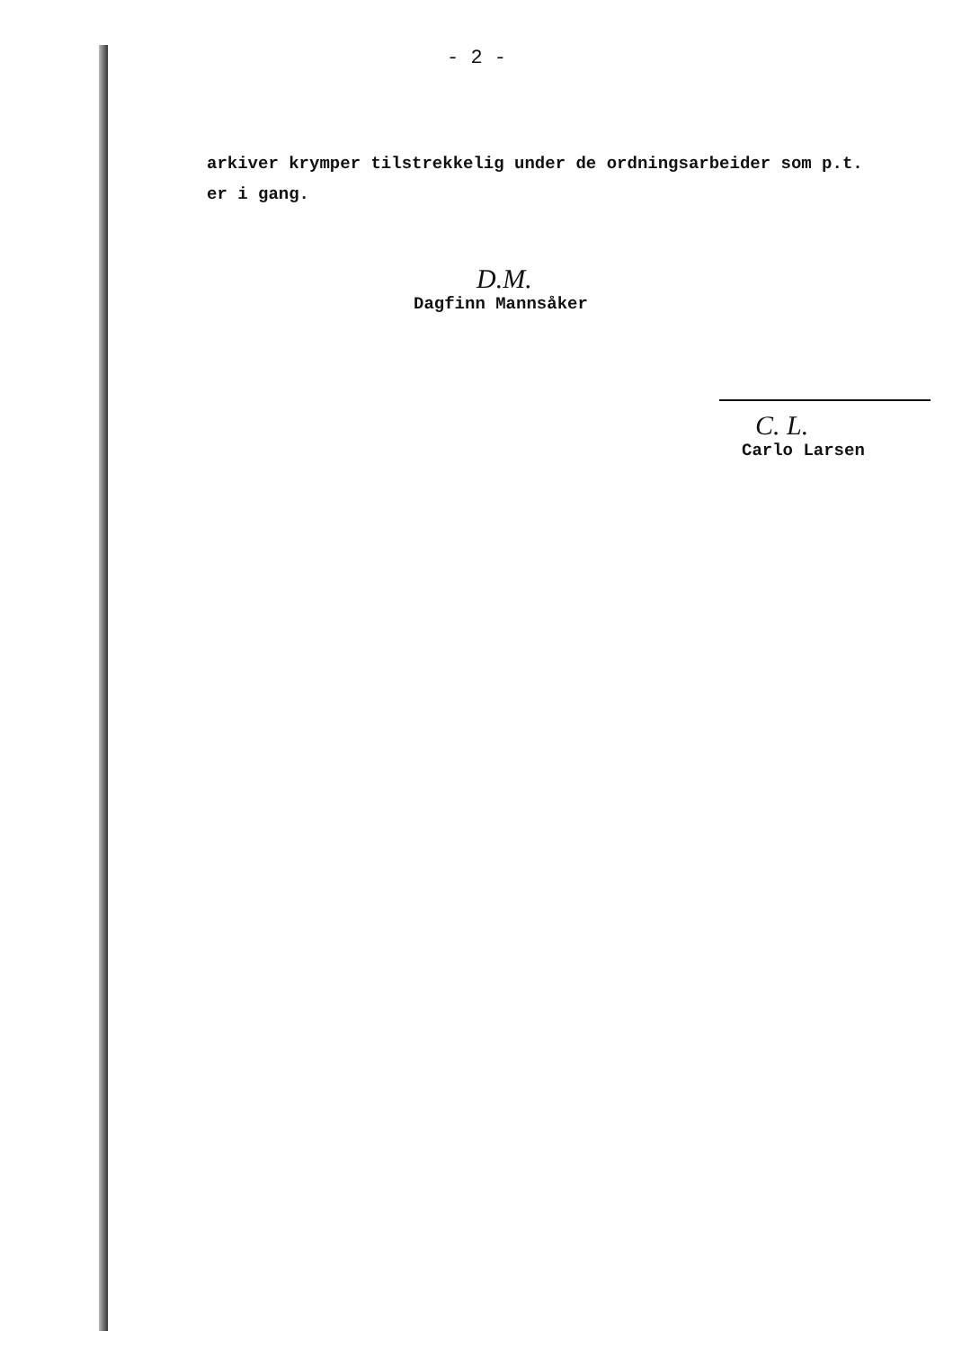- 2 -
arkiver krymper tilstrekkelig under de ordningsarbeider som p.t. er i gang.
D.M.
Dagfinn Mannsåker
C. L.
Carlo Larsen